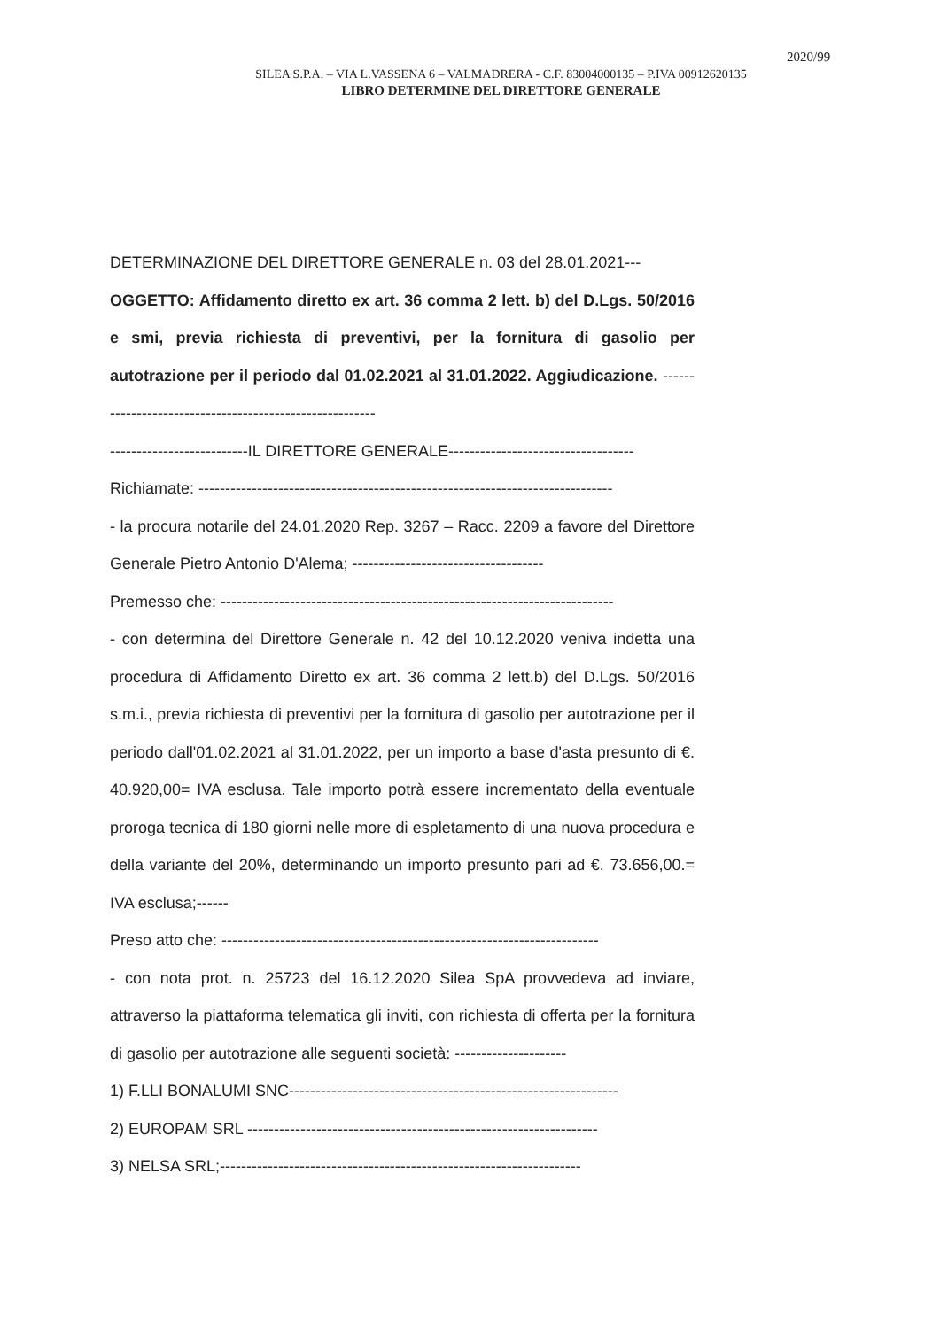2020/99
SILEA S.P.A. – VIA L.VASSENA 6 – VALMADRERA - C.F. 83004000135 – P.IVA 00912620135
LIBRO DETERMINE DEL DIRETTORE GENERALE
DETERMINAZIONE DEL DIRETTORE GENERALE n. 03 del 28.01.2021---
OGGETTO: Affidamento diretto ex art. 36 comma 2 lett. b) del D.Lgs. 50/2016 e smi, previa richiesta di preventivi, per la fornitura di gasolio per autotrazione per il periodo dal 01.02.2021 al 31.01.2022. Aggiudicazione. --------------------------------------------------------
--------------------------IL DIRETTORE GENERALE-----------------------------------
Richiamate: ------------------------------------------------------------------------------
- la procura notarile del 24.01.2020 Rep. 3267 – Racc. 2209 a favore del Direttore Generale Pietro Antonio D'Alema; ------------------------------------
Premesso che: --------------------------------------------------------------------------
- con determina del Direttore Generale n. 42 del 10.12.2020 veniva indetta una procedura di Affidamento Diretto ex art. 36 comma 2 lett.b) del D.Lgs. 50/2016 s.m.i., previa richiesta di preventivi per la fornitura di gasolio per autotrazione per il periodo dall'01.02.2021 al 31.01.2022, per un importo a base d'asta presunto di €. 40.920,00= IVA esclusa. Tale importo potrà essere incrementato della eventuale proroga tecnica di 180 giorni nelle more di espletamento di una nuova procedura e della variante del 20%, determinando un importo presunto pari ad €. 73.656,00.= IVA esclusa;------
Preso atto che: -----------------------------------------------------------------------
- con nota prot. n. 25723 del 16.12.2020 Silea SpA provvedeva ad inviare, attraverso la piattaforma telematica gli inviti, con richiesta di offerta per la fornitura di gasolio per autotrazione alle seguenti società: ---------------------
1) F.LLI BONALUMI SNC--------------------------------------------------------------
2) EUROPAM SRL ------------------------------------------------------------------
3) NELSA SRL;--------------------------------------------------------------------